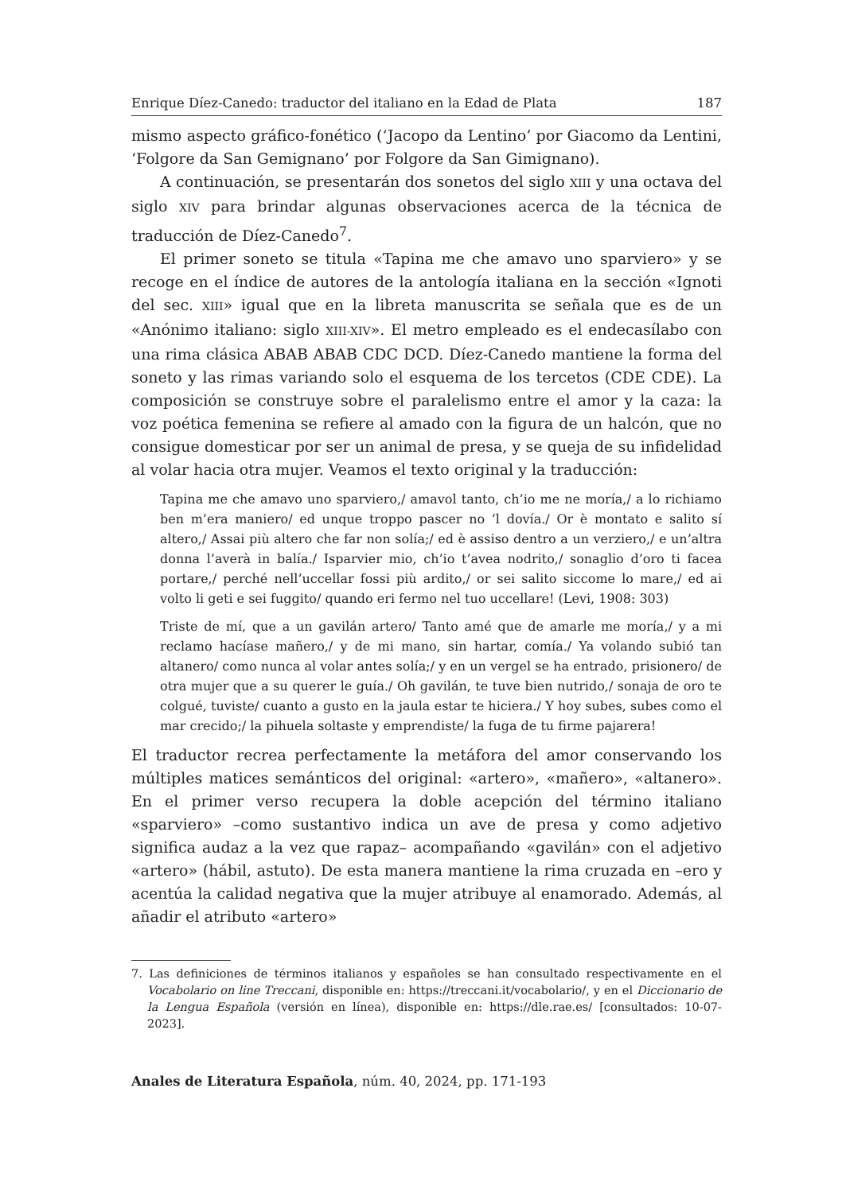Enrique Díez-Canedo: traductor del italiano en la Edad de Plata 187
mismo aspecto gráfico-fonético (‘Jacopo da Lentino’ por Giacomo da Lentini, ‘Folgore da San Gemignano’ por Folgore da San Gimignano).
A continuación, se presentarán dos sonetos del siglo XIII y una octava del siglo XIV para brindar algunas observaciones acerca de la técnica de traducción de Díez-Canedo<sup>7</sup>.
El primer soneto se titula «Tapina me che amavo uno sparviero» y se recoge en el índice de autores de la antología italiana en la sección «Ignoti del sec. XIII» igual que en la libreta manuscrita se señala que es de un «Anónimo italiano: siglo XIII-XIV». El metro empleado es el endecasílabo con una rima clásica ABAB ABAB CDC DCD. Díez-Canedo mantiene la forma del soneto y las rimas variando solo el esquema de los tercetos (CDE CDE). La composición se construye sobre el paralelismo entre el amor y la caza: la voz poética femenina se refiere al amado con la figura de un halcón, que no consigue domesticar por ser un animal de presa, y se queja de su infidelidad al volar hacia otra mujer. Veamos el texto original y la traducción:
Tapina me che amavo uno sparviero,/ amavol tanto, ch’io me ne moría,/ a lo richiamo ben m’era maniero/ ed unque troppo pascer no ’l dovía./ Or è montato e salito sí altero,/ Assai più altero che far non solía;/ ed è assiso dentro a un verziero,/ e un’altra donna l’averà in balía./ Isparvier mio, ch’io t’avea nodrito,/ sonaglio d’oro ti facea portare,/ perché nell’uccellar fossi più ardito,/ or sei salito siccome lo mare,/ ed ai volto li geti e sei fuggito/ quando eri fermo nel tuo uccellare! (Levi, 1908: 303)
Triste de mí, que a un gavilán artero/ Tanto amé que de amarle me moría,/ y a mi reclamo hacíase mañero,/ y de mi mano, sin hartar, comía./ Ya volando subió tan altanero/ como nunca al volar antes solía;/ y en un vergel se ha entrado, prisionero/ de otra mujer que a su querer le guía./ Oh gavilán, te tuve bien nutrido,/ sonaja de oro te colgué, tuviste/ cuanto a gusto en la jaula estar te hiciera./ Y hoy subes, subes como el mar crecido;/ la pihuela soltaste y emprendiste/ la fuga de tu firme pajarera!
El traductor recrea perfectamente la metáfora del amor conservando los múltiples matices semánticos del original: «artero», «mañero», «altanero». En el primer verso recupera la doble acepción del término italiano «sparviero» –como sustantivo indica un ave de presa y como adjetivo significa audaz a la vez que rapaz– acompañando «gavilán» con el adjetivo «artero» (hábil, astuto). De esta manera mantiene la rima cruzada en –ero y acentúa la calidad negativa que la mujer atribuye al enamorado. Además, al añadir el atributo «artero»
7. Las definiciones de términos italianos y españoles se han consultado respectivamente en el Vocabolario on line Treccani, disponible en: https://treccani.it/vocabolario/, y en el Diccionario de la Lengua Española (versión en línea), disponible en: https://dle.rae.es/ [consultados: 10-07-2023].
Anales de Literatura Española, núm. 40, 2024, pp. 171-193